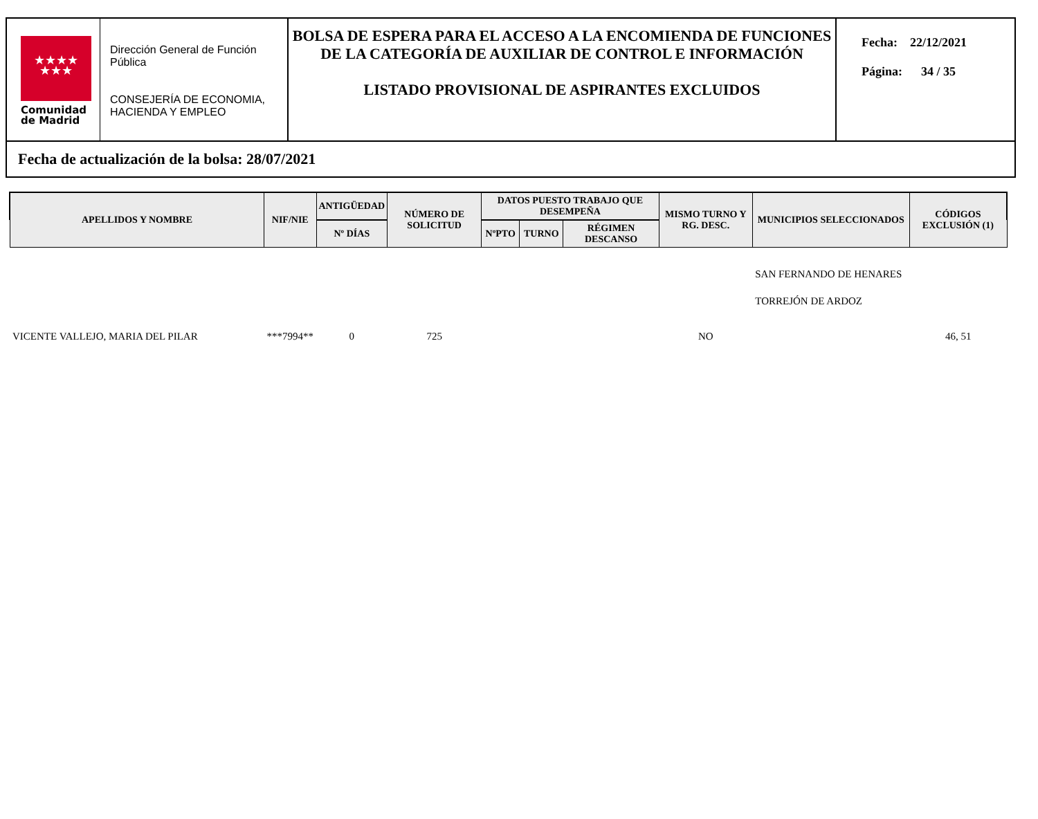★★★★
★★★
Comunidad
de Madrid
Dirección General de Función Pública
CONSEJERÍA DE ECONOMIA, HACIENDA Y EMPLEO
BOLSA DE ESPERA PARA EL ACCESO A LA ENCOMIENDA DE FUNCIONES DE LA CATEGORÍA DE AUXILIAR DE CONTROL E INFORMACIÓN
LISTADO PROVISIONAL DE ASPIRANTES EXCLUIDOS
Fecha: 22/12/2021
Página: 34 / 35
Fecha de actualización de la bolsa: 28/07/2021
| APELLIDOS Y NOMBRE | NIF/NIE | ANTIGÜEDAD | NÚMERO DE SOLICITUD | DATOS PUESTO TRABAJO QUE DESEMPEÑA | | | MISMO TURNO Y RG. DESC. | MUNICIPIOS SELECCIONADOS | CÓDIGOS EXCLUSIÓN (1) |
| --- | --- | --- | --- | --- | --- | --- | --- | --- | --- |
| | | Nº DÍAS | | NºPTO | TURNO | RÉGIMEN DESCANSO | | | |
| | | | | | | | | SAN FERNANDO DE HENARES | |
| | | | | | | | | TORREJÓN DE ARDOZ | |
| VICENTE VALLEJO, MARIA DEL PILAR | ***7994** | 0 | 725 | | | | NO | | 46, 51 |